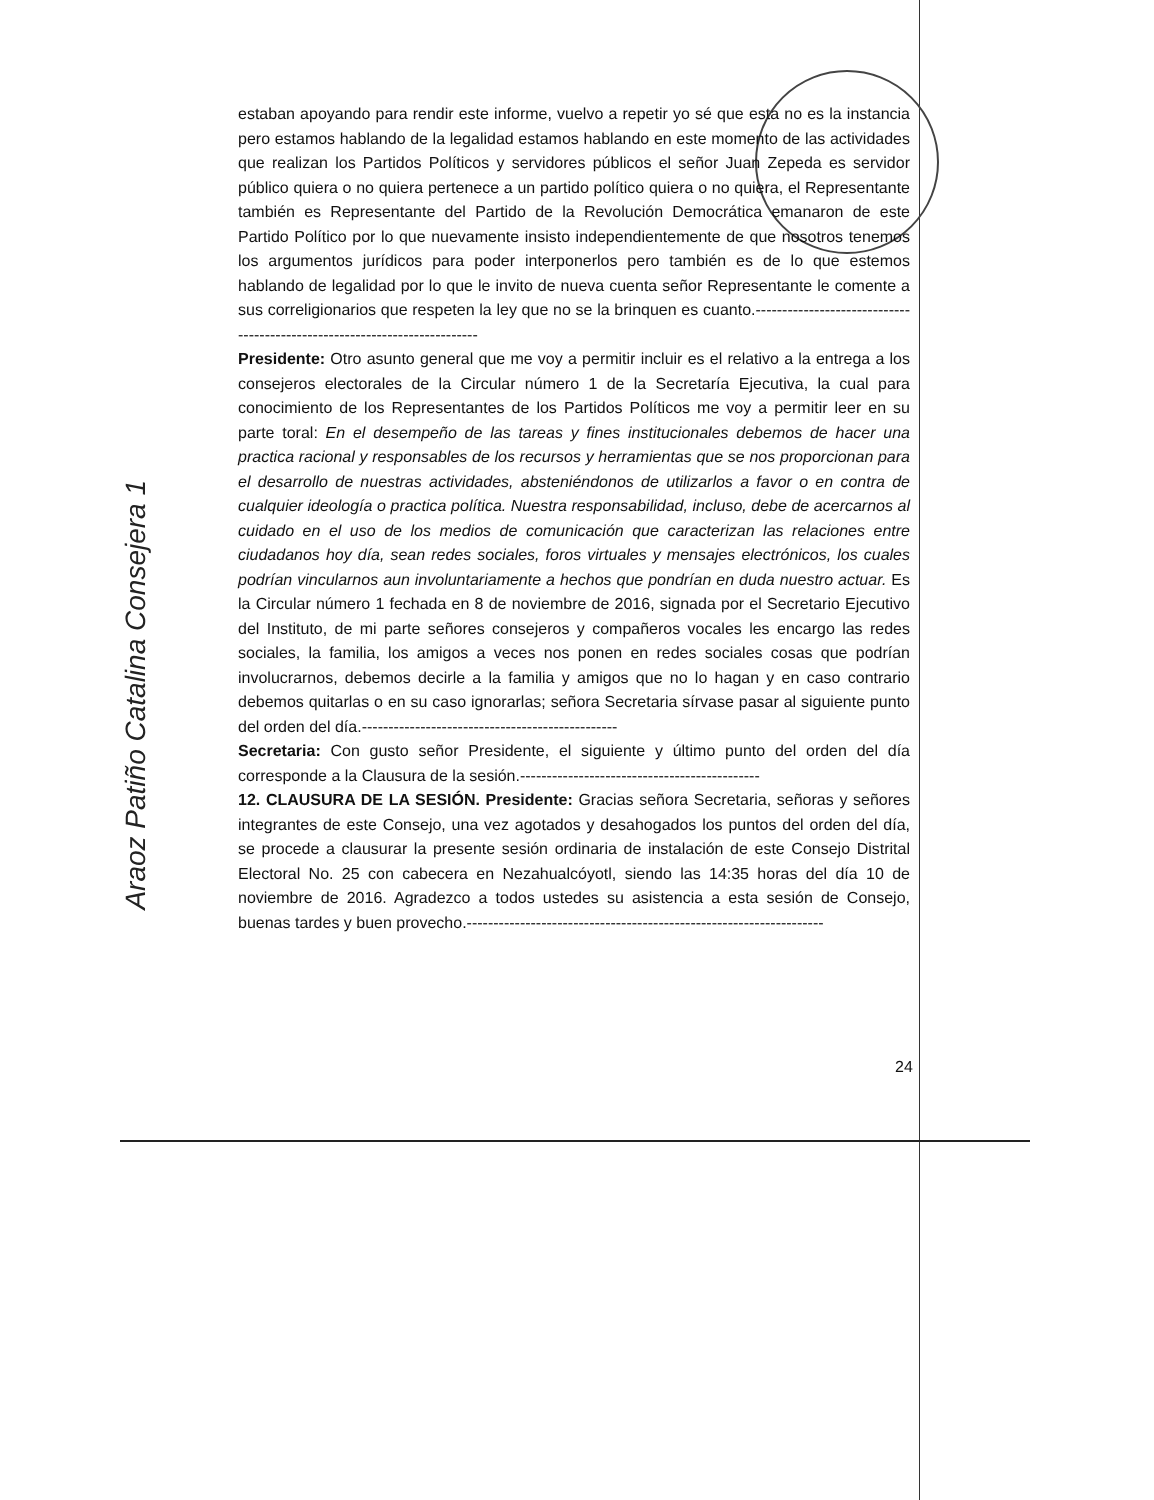estaban apoyando para rendir este informe, vuelvo a repetir yo sé que esta no es la instancia pero estamos hablando de la legalidad estamos hablando en este momento de las actividades que realizan los Partidos Políticos y servidores públicos el señor Juan Zepeda es servidor público quiera o no quiera pertenece a un partido político quiera o no quiera, el Representante también es Representante del Partido de la Revolución Democrática emanaron de este Partido Político por lo que nuevamente insisto independientemente de que nosotros tenemos los argumentos jurídicos para poder interponerlos pero también es de lo que estemos hablando de legalidad por lo que le invito de nueva cuenta señor Representante le comente a sus correligionarios que respeten la ley que no se la brinquen es cuanto.--------------------------------------------------------------------------
Presidente: Otro asunto general que me voy a permitir incluir es el relativo a la entrega a los consejeros electorales de la Circular número 1 de la Secretaría Ejecutiva, la cual para conocimiento de los Representantes de los Partidos Políticos me voy a permitir leer en su parte toral: En el desempeño de las tareas y fines institucionales debemos de hacer una practica racional y responsables de los recursos y herramientas que se nos proporcionan para el desarrollo de nuestras actividades, absteniéndonos de utilizarlos a favor o en contra de cualquier ideología o practica política. Nuestra responsabilidad, incluso, debe de acercarnos al cuidado en el uso de los medios de comunicación que caracterizan las relaciones entre ciudadanos hoy día, sean redes sociales, foros virtuales y mensajes electrónicos, los cuales podrían vincularnos aun involuntariamente a hechos que pondrían en duda nuestro actuar. Es la Circular número 1 fechada en 8 de noviembre de 2016, signada por el Secretario Ejecutivo del Instituto, de mi parte señores consejeros y compañeros vocales les encargo las redes sociales, la familia, los amigos a veces nos ponen en redes sociales cosas que podrían involucrarnos, debemos decirle a la familia y amigos que no lo hagan y en caso contrario debemos quitarlas o en su caso ignorarlas; señora Secretaria sírvase pasar al siguiente punto del orden del día.------------------------------------------------
Secretaria: Con gusto señor Presidente, el siguiente y último punto del orden del día corresponde a la Clausura de la sesión.---------------------------------------------
12. CLAUSURA DE LA SESIÓN. Presidente: Gracias señora Secretaria, señoras y señores integrantes de este Consejo, una vez agotados y desahogados los puntos del orden del día, se procede a clausurar la presente sesión ordinaria de instalación de este Consejo Distrital Electoral No. 25 con cabecera en Nezahualcóyotl, siendo las 14:35 horas del día 10 de noviembre de 2016. Agradezco a todos ustedes su asistencia a esta sesión de Consejo, buenas tardes y buen provecho.-------------------------------------------------------------------
Araoz Patiño Catalina Consejera 1
24